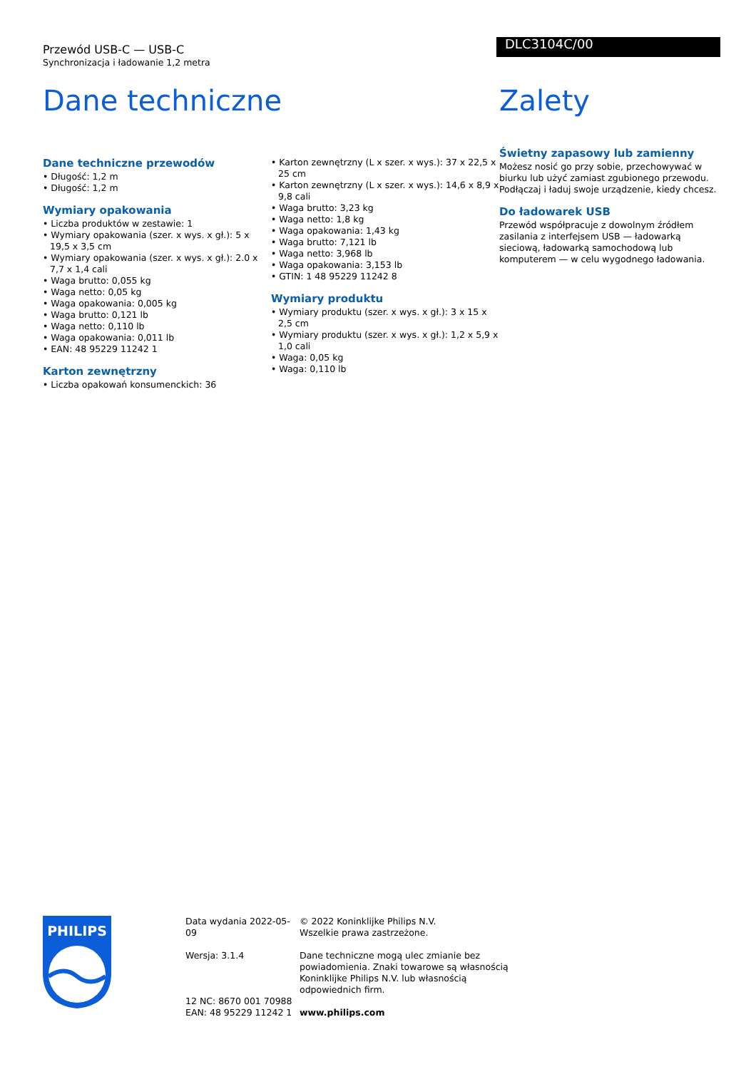Przewód USB-C — USB-C
Synchronizacja i ładowanie 1,2 metra
DLC3104C/00
Dane techniczne
Dane techniczne przewodów
• Długość: 1,2 m
• Długość: 1,2 m
Wymiary opakowania
• Liczba produktów w zestawie: 1
• Wymiary opakowania (szer. x wys. x gł.): 5 x 19,5 x 3,5 cm
• Wymiary opakowania (szer. x wys. x gł.): 2.0 x 7,7 x 1,4 cali
• Waga brutto: 0,055 kg
• Waga netto: 0,05 kg
• Waga opakowania: 0,005 kg
• Waga brutto: 0,121 lb
• Waga netto: 0,110 lb
• Waga opakowania: 0,011 lb
• EAN: 48 95229 11242 1
Karton zewnętrzny
• Liczba opakowań konsumenckich: 36
• Karton zewnętrzny (L x szer. x wys.): 37 x 22,5 x 25 cm
• Karton zewnętrzny (L x szer. x wys.): 14,6 x 8,9 x 9,8 cali
• Waga brutto: 3,23 kg
• Waga netto: 1,8 kg
• Waga opakowania: 1,43 kg
• Waga brutto: 7,121 lb
• Waga netto: 3,968 lb
• Waga opakowania: 3,153 lb
• GTIN: 1 48 95229 11242 8
Wymiary produktu
• Wymiary produktu (szer. x wys. x gł.): 3 x 15 x 2,5 cm
• Wymiary produktu (szer. x wys. x gł.): 1,2 x 5,9 x 1,0 cali
• Waga: 0,05 kg
• Waga: 0,110 lb
Zalety
Świetny zapasowy lub zamienny
Możesz nosić go przy sobie, przechowywać w biurku lub użyć zamiast zgubionego przewodu. Podłączaj i ładuj swoje urządzenie, kiedy chcesz.
Do ładowarek USB
Przewód współpracuje z dowolnym źródłem zasilania z interfejsem USB — ładowarką sieciową, ładowarką samochodową lub komputerem — w celu wygodnego ładowania.
PHILIPS
Data wydania 2022-05-09
Wersja: 3.1.4
12 NC: 8670 001 70988
EAN: 48 95229 11242 1
© 2022 Koninklijke Philips N.V.
Wszelkie prawa zastrzeżone.
Dane techniczne mogą ulec zmianie bez powiadomienia. Znaki towarowe są własnością Koninklijke Philips N.V. lub własnością odpowiednich firm.
www.philips.com